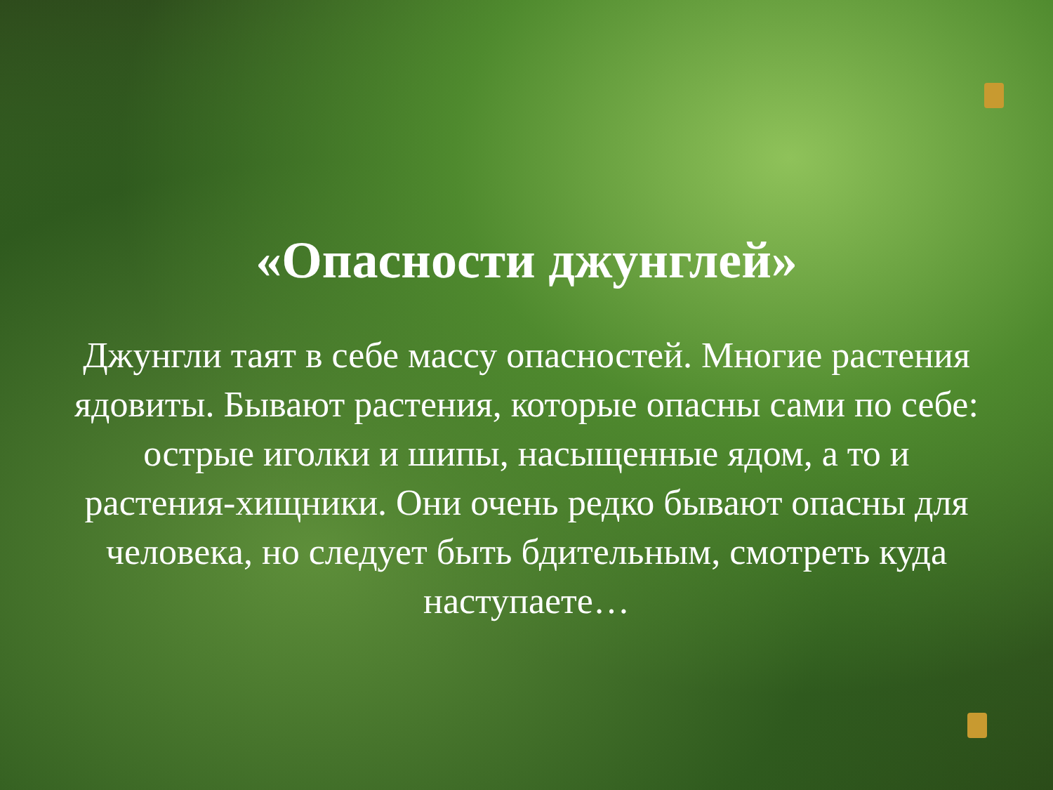«Опасности джунглей»
Джунгли таят в себе массу опасностей. Многие растения ядовиты. Бывают растения, которые опасны сами по себе: острые иголки и шипы, насыщенные ядом, а то и растения-хищники. Они очень редко бывают опасны для человека, но следует быть бдительным, смотреть куда наступаете…